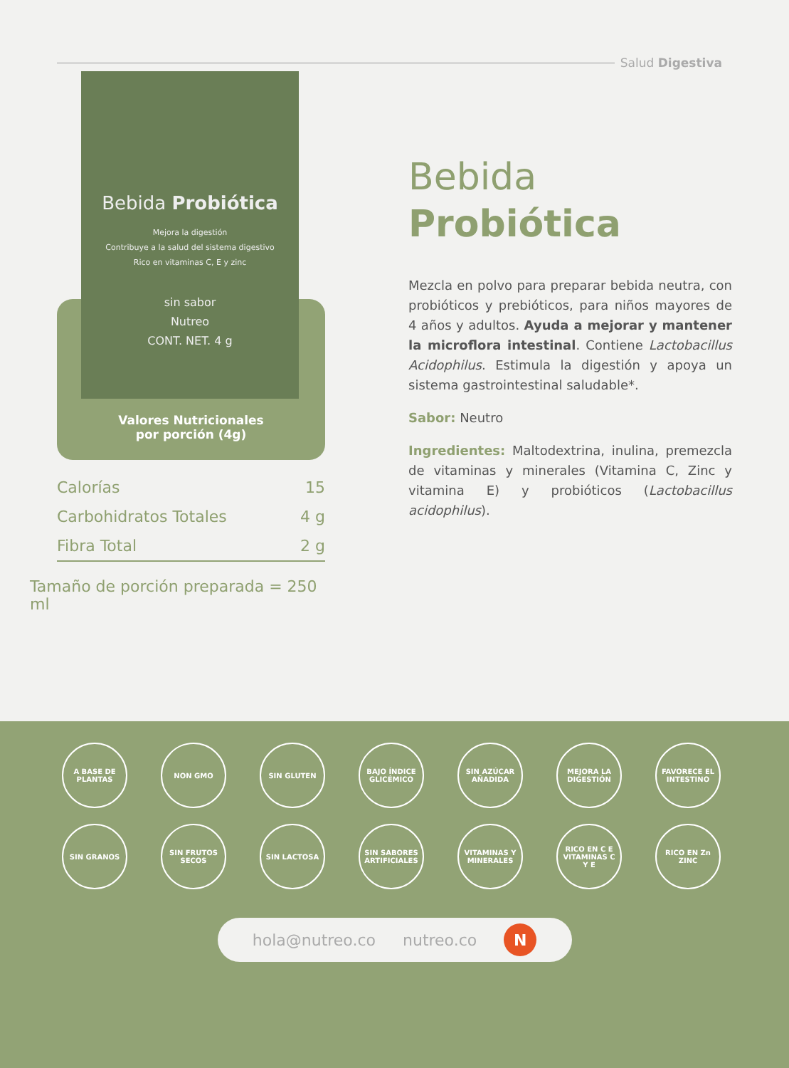Salud Digestiva
Bebida Probiótica
Mejora la digestión
Contribuye a la salud del sistema digestivo
Rico en vitaminas C, E y zinc
sin sabor
Nutreo
CONT. NET. 4 g
Valores Nutricionales
por porción (4g)
| Calorías | 15 |
| Carbohidratos Totales | 4 g |
| Fibra Total | 2 g |
Tamaño de porción preparada = 250 ml
Bebida
Probiótica
Mezcla en polvo para preparar bebida neutra, con probióticos y prebióticos, para niños mayores de 4 años y adultos. Ayuda a mejorar y mantener la microflora intestinal. Contiene Lactobacillus Acidophilus. Estimula la digestión y apoya un sistema gastrointestinal saludable*.
Sabor: Neutro
Ingredientes: Maltodextrina, inulina, premezcla de vitaminas y minerales (Vitamina C, Zinc y vitamina E) y probióticos (Lactobacillus acidophilus).
A BASE DE PLANTAS
NON GMO
SIN GLUTEN
BAJO ÍNDICE GLICÉMICO
SIN AZÚCAR AÑADIDA
MEJORA LA DIGESTIÓN
FAVORECE EL INTESTINO
SIN GRANOS
SIN FRUTOS SECOS
SIN LACTOSA
SIN SABORES ARTIFICIALES
VITAMINAS Y MINERALES
RICO EN C E VITAMINAS C Y E
RICO EN Zn ZINC
hola@nutreo.co nutreo.co
N